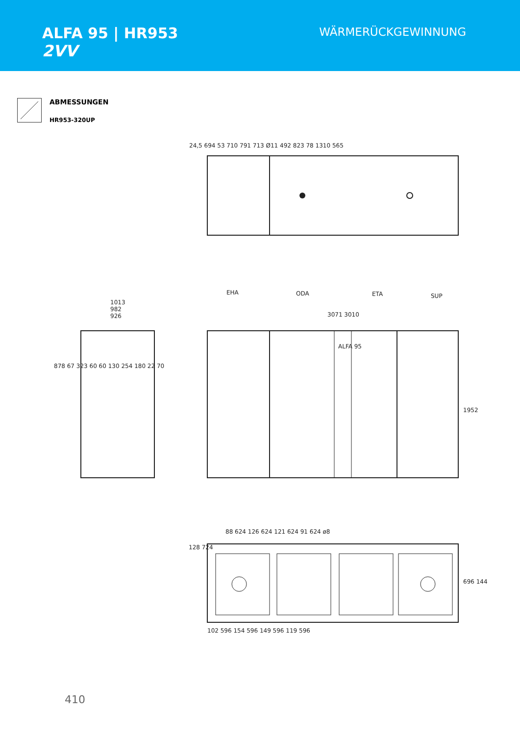ALFA 95 | HR953
2VV
WÄRMERÜCKGEWINNUNG
ABMESSUNGEN
HR953-320UP
24,5 694 53 710 791 713 Ø11 492 823 78 1310 565
EHA ODA ETA SUP
3071 3010
ALFA 95
1952
1013
982
926
878 67 323 60 60 130 254 180 22 70
88 624 126 624 121 624 91 624 ø8
128 724
696 144
102 596 154 596 149 596 119 596
410